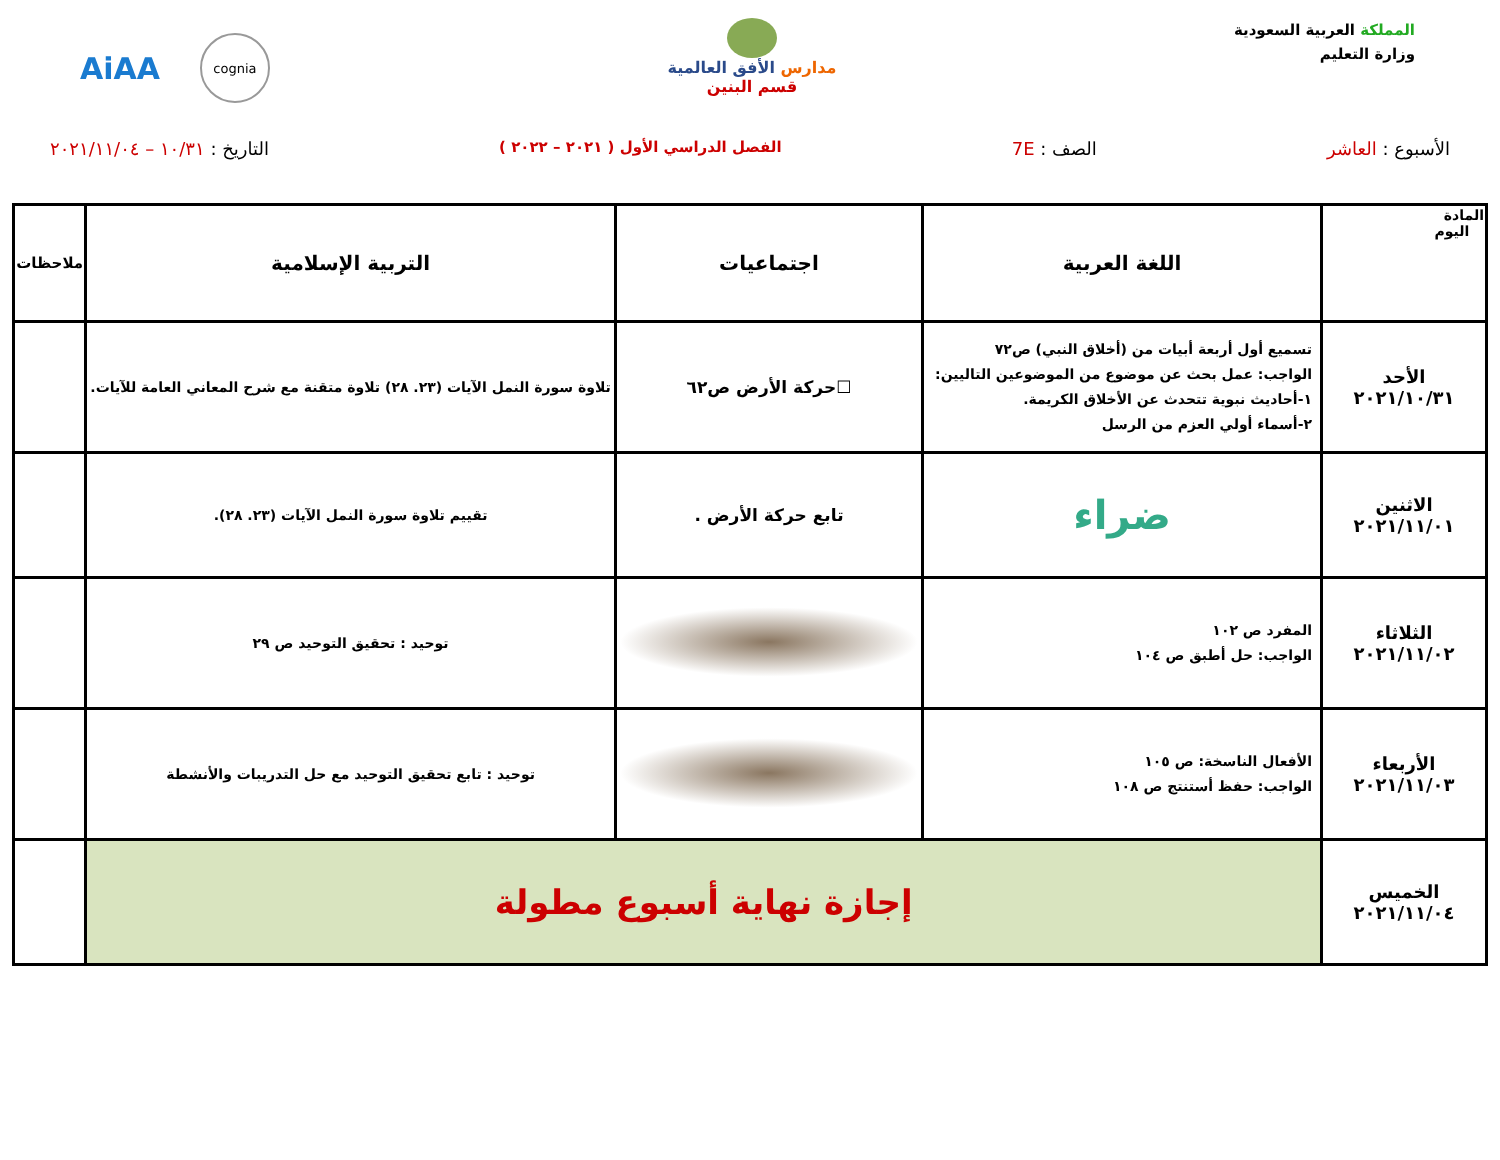المملكة العربية السعودية
وزارة التعليم
مدارس الأفق العالمية
قسم البنين
AiAA cognia
الأسبوع : العاشر الصف : 7E
الفصل الدراسي الأول ( ٢٠٢١ – ٢٠٢٢ )
التاريخ : ١٠/٣١ – ٢٠٢١/١١/٠٤
| المادة اليوم | اللغة العربية | اجتماعيات | التربية الإسلامية | ملاحظات |
| --- | --- | --- | --- | --- |
| الأحد ٢٠٢١/١٠/٣١ | تسميع أول أربعة أبيات من (أخلاق النبي) ص٧٢ الواجب: عمل بحث عن موضوع من الموضوعين التاليين: ١-أحاديث نبوية تتحدث عن الأخلاق الكريمة. ٢-أسماء أولي العزم من الرسل | ☐حركة الأرض ص٦٢ | تلاوة سورة النمل الآيات (٢٣. ٢٨) تلاوة متقنة مع شرح المعاني العامة للآيات. | |
| الاثنين ٢٠٢١/١١/٠١ | ضراء | تابع حركة الأرض . | تقييم تلاوة سورة النمل الآيات (٢٣. ٢٨). | |
| الثلاثاء ٢٠٢١/١١/٠٢ | المفرد ص ١٠٢ الواجب: حل أطبق ص ١٠٤ | | توحيد : تحقيق التوحيد ص ٢٩ | |
| الأربعاء ٢٠٢١/١١/٠٣ | الأفعال الناسخة: ص ١٠٥ الواجب: حفظ أستنتج ص ١٠٨ | | توحيد : تابع تحقيق التوحيد مع حل التدريبات والأنشطة | |
| الخميس ٢٠٢١/١١/٠٤ | إجازة نهاية أسبوع مطولة | | | |